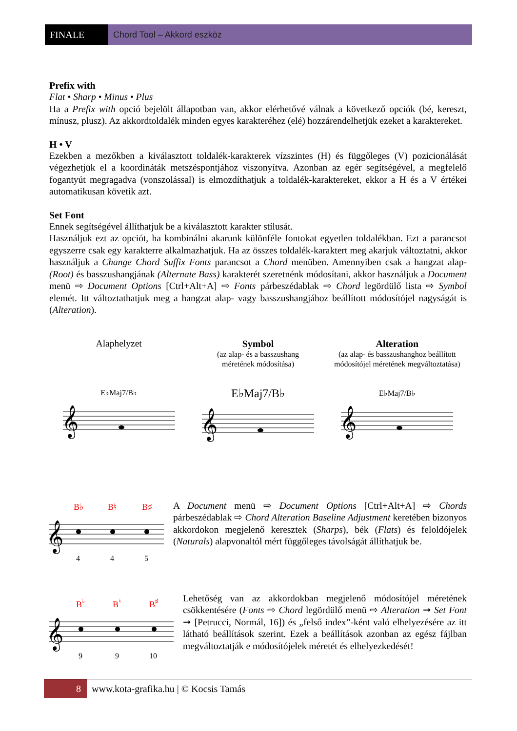FINALE Chord Tool – Akkord eszköz
Prefix with
Flat • Sharp • Minus • Plus
Ha a Prefix with opció bejelölt állapotban van, akkor elérhetővé válnak a következő opciók (bé, kereszt, mínusz, plusz). Az akkordtoldalék minden egyes karakteréhez (elé) hozzárendelhetjük ezeket a karaktereket.
H • V
Ezekben a mezőkben a kiválasztott toldalék-karakterek vízszintes (H) és függőleges (V) pozicionálását végezhetjük el a koordináták metszéspontjához viszonyítva. Azonban az egér segítségével, a megfelelő fogantyút megragadva (vonszolással) is elmozdíthatjuk a toldalék-karaktereket, ekkor a H és a V értékei automatikusan követik azt.
Set Font
Ennek segítségével állíthatjuk be a kiválasztott karakter stílusát.
Használjuk ezt az opciót, ha kombinálni akarunk különféle fontokat egyetlen toldalékban. Ezt a parancsot egyszerre csak egy karakterre alkalmazhatjuk. Ha az összes toldalék-karaktert meg akarjuk változtatni, akkor használjuk a Change Chord Suffix Fonts parancsot a Chord menüben. Amennyiben csak a hangzat alap- (Root) és basszushangjának (Alternate Bass) karakterét szeretnénk módosítani, akkor használjuk a Document menü ⇨ Document Options [Ctrl+Alt+A] ⇨ Fonts párbeszédablak ⇨ Chord legördülő lista ⇨ Symbol elemét. Itt változtathatjuk meg a hangzat alap- vagy basszushangjához beállított módosítójel nagyságát is (Alteration).
Alaphelyzet
E♭Maj7/B♭
𝄞
Symbol
(az alap- és a basszushang
méretének módosítása)
E♭Maj7/B♭
𝄞
Alteration
(az alap- és basszushanghoz beállított
módosítójel méretének megváltoztatása)
E♭Maj7/B♭
𝄞
B♭
B♮
B♯
𝄞
4
4
5
A Document menü ⇨ Document Options [Ctrl+Alt+A] ⇨ Chords párbeszédablak ⇨ Chord Alteration Baseline Adjustment keretében bizonyos akkordokon megjelenő keresztek (Sharps), bék (Flats) és feloldójelek (Naturals) alapvonaltól mért függőleges távolságát állíthatjuk be.
B♭
B♮
B♯
𝄞
9
9
10
Lehetőség van az akkordokban megjelenő módosítójel méretének csökkentésére (Fonts ⇨ Chord legördülő menü ⇨ Alteration ➞ Set Font ➞ [Petrucci, Normál, 16]) és „felső index”-ként való elhelyezésére az itt látható beállítások szerint. Ezek a beállítások azonban az egész fájlban megváltoztatják e módosítójelek méretét és elhelyezkedését!
8
www.kota-grafika.hu | © Kocsis Tamás